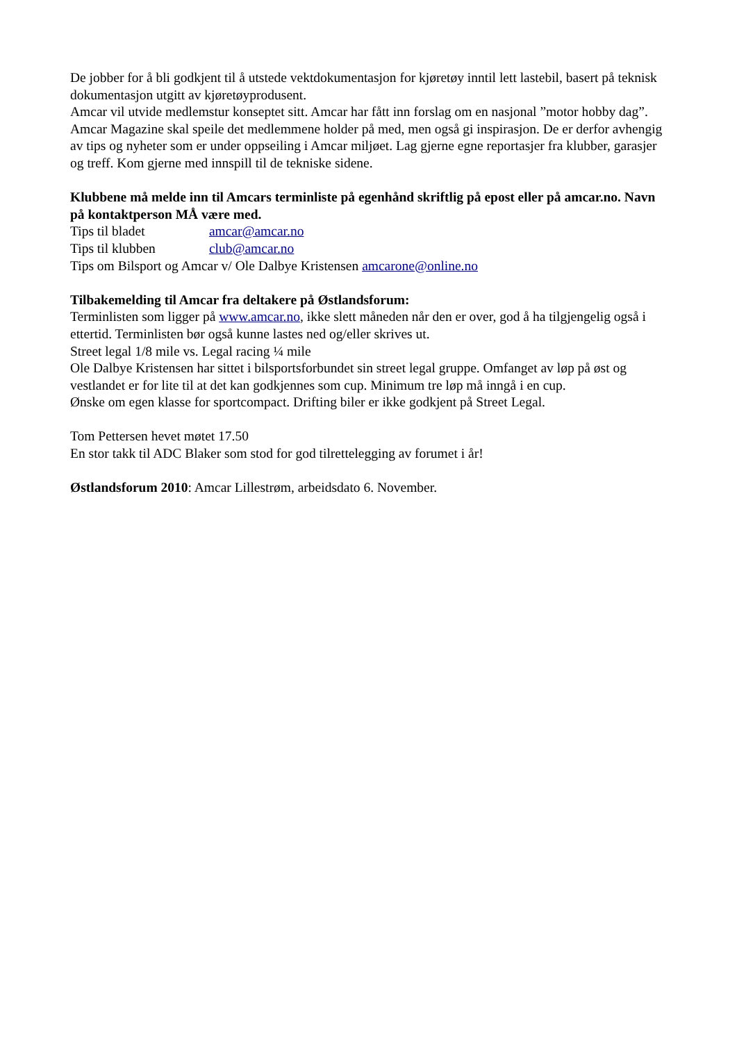De jobber for å bli godkjent til å utstede vektdokumentasjon for kjøretøy inntil lett lastebil, basert på teknisk dokumentasjon utgitt av kjøretøyprodusent.
Amcar vil utvide medlemstur konseptet sitt. Amcar har fått inn forslag om en nasjonal ”motor hobby dag”.
Amcar Magazine skal speile det medlemmene holder på med, men også gi inspirasjon. De er derfor avhengig av tips og nyheter som er under oppseiling i Amcar miljøet. Lag gjerne egne reportasjer fra klubber, garasjer og treff. Kom gjerne med innspill til de tekniske sidene.
Klubbene må melde inn til Amcars terminliste på egenhånd skriftlig på epost eller på amcar.no. Navn på kontaktperson MÅ være med.
Tips til bladet amcar@amcar.no
Tips til klubben club@amcar.no
Tips om Bilsport og Amcar v/ Ole Dalbye Kristensen amcarone@online.no
Tilbakemelding til Amcar fra deltakere på Østlandsforum:
Terminlisten som ligger på www.amcar.no, ikke slett måneden når den er over, god å ha tilgjengelig også i ettertid. Terminlisten bør også kunne lastes ned og/eller skrives ut.
Street legal 1/8 mile vs. Legal racing ¼ mile
Ole Dalbye Kristensen har sittet i bilsportsforbundet sin street legal gruppe. Omfanget av løp på øst og vestlandet er for lite til at det kan godkjennes som cup. Minimum tre løp må inngå i en cup.
Ønske om egen klasse for sportcompact. Drifting biler er ikke godkjent på Street Legal.
Tom Pettersen hevet møtet 17.50
En stor takk til ADC Blaker som stod for god tilrettelegging av forumet i år!
Østlandsforum 2010: Amcar Lillestrøm, arbeidsdato 6. November.